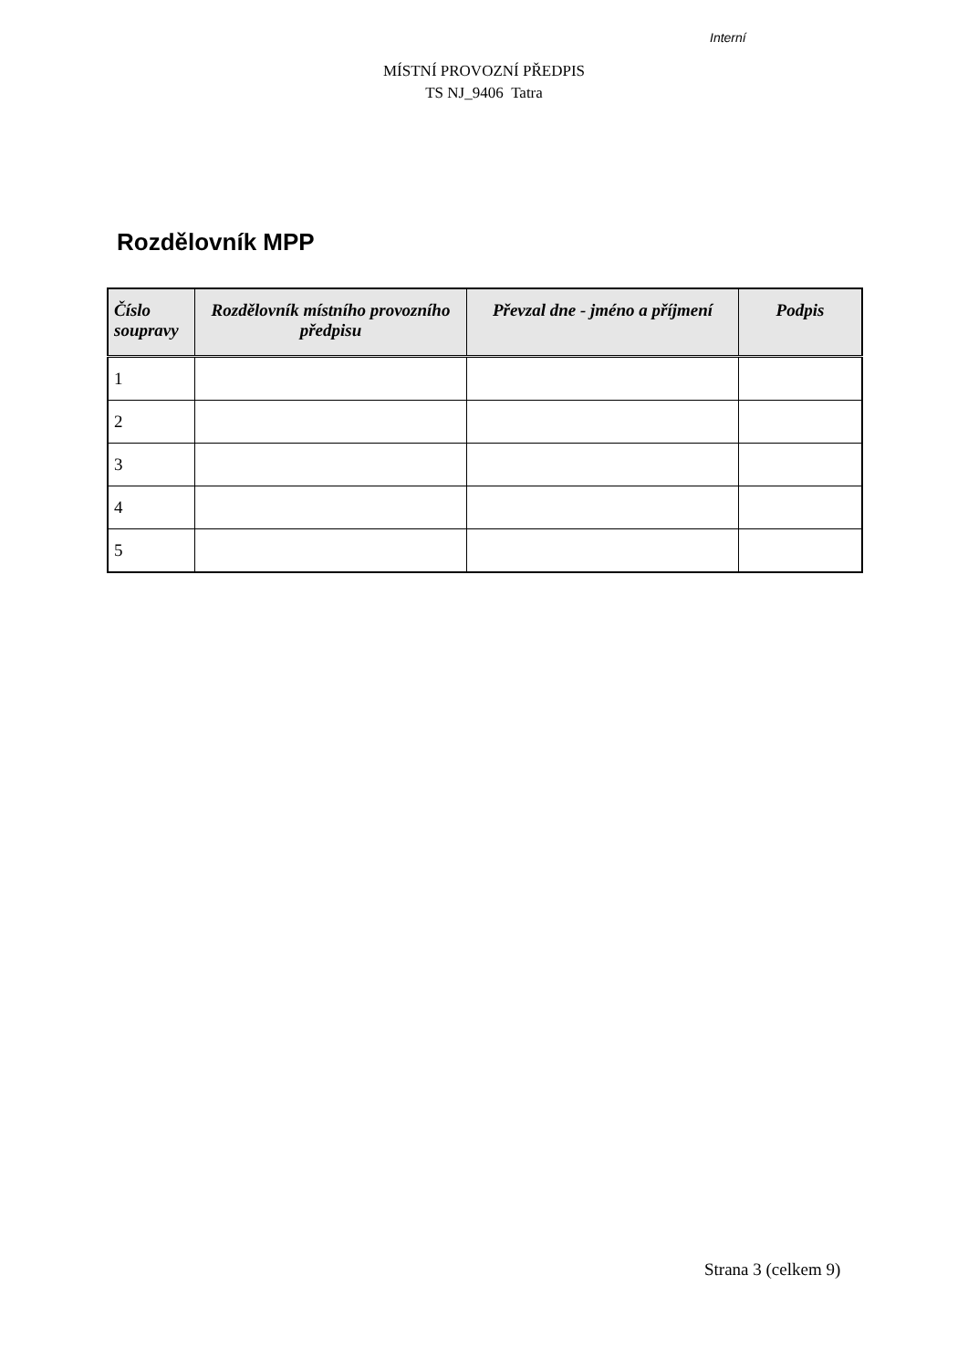Interní
MÍSTNÍ PROVOZNÍ PŘEDPIS
TS NJ_9406 Tatra
Rozdělovník MPP
| Číslo soupravy | Rozdělovník místního provozního předpisu | Převzal dne - jméno a příjmení | Podpis |
| --- | --- | --- | --- |
| 1 | | | |
| 2 | | | |
| 3 | | | |
| 4 | | | |
| 5 | | | |
Strana 3 (celkem 9)